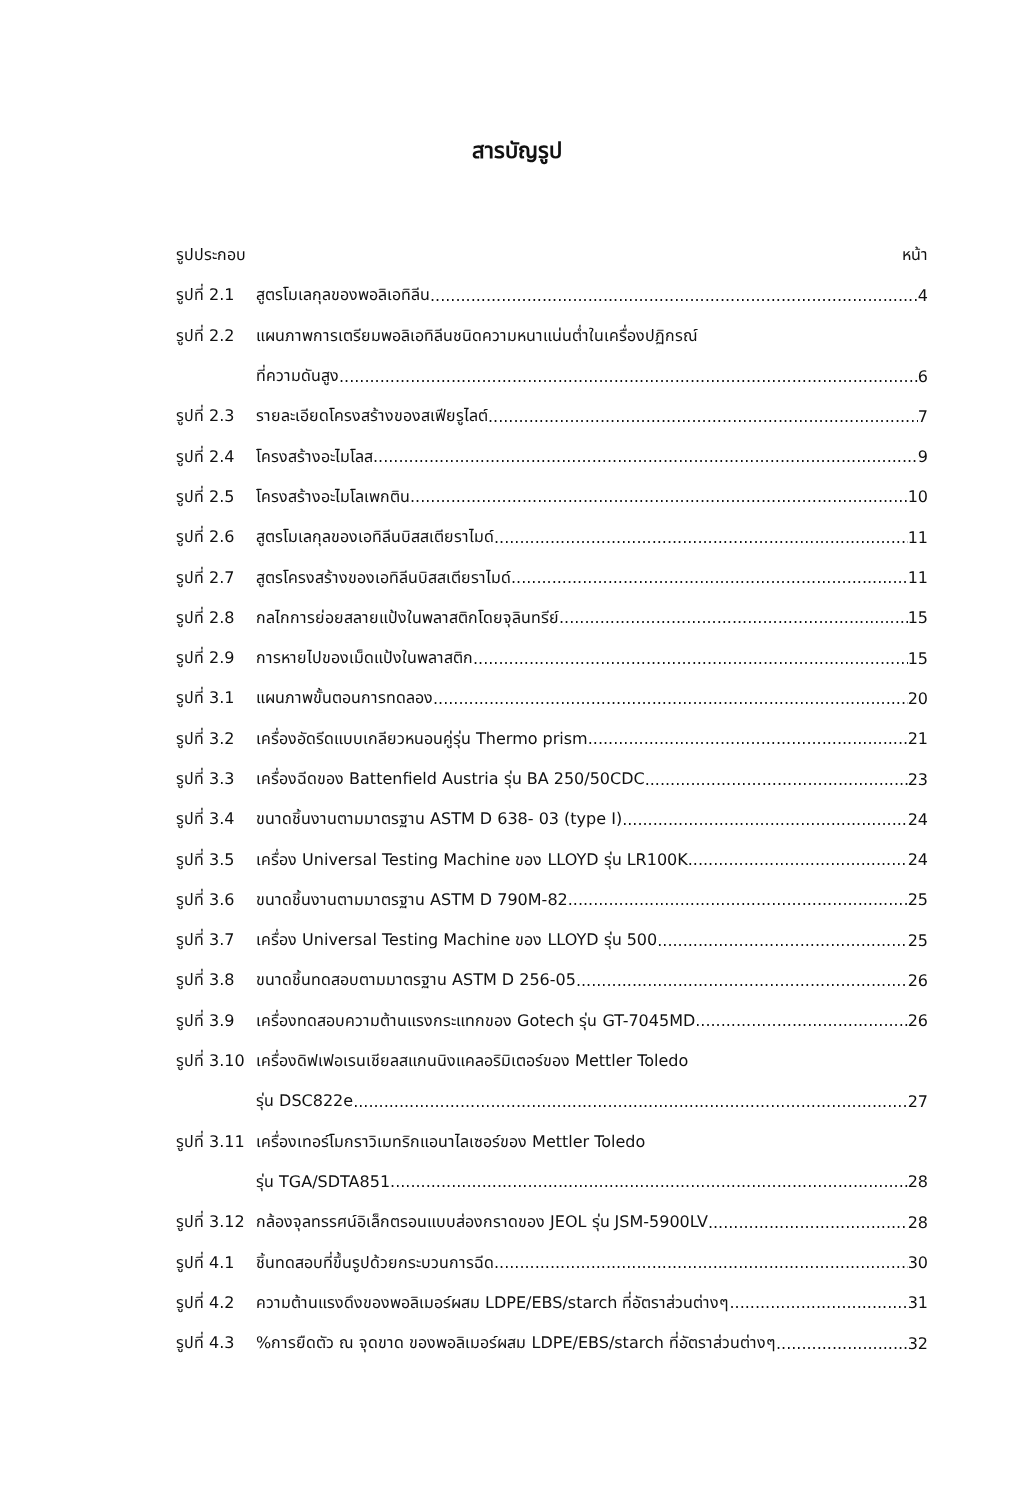สารบัญรูป
รูปประกอบ หน้า
รูปที่ 2.1 สูตรโมเลกุลของพอลิเอทิลีน 4
รูปที่ 2.2 แผนภาพการเตรียมพอลิเอทิลีนชนิดความหนาแน่นต่ำในเครื่องปฏิกรณ์
ที่ความดันสูง 6
รูปที่ 2.3 รายละเอียดโครงสร้างของสเฟียรูไลต์ 7
รูปที่ 2.4 โครงสร้างอะไมโลส 9
รูปที่ 2.5 โครงสร้างอะไมโลเพกติน 10
รูปที่ 2.6 สูตรโมเลกุลของเอทิลีนบิสสเตียราไมด์ 11
รูปที่ 2.7 สูตรโครงสร้างของเอทิลีนบิสสเตียราไมด์ 11
รูปที่ 2.8 กลไกการย่อยสลายแป้งในพลาสติกโดยจุลินทรีย์ 15
รูปที่ 2.9 การหายไปของเม็ดแป้งในพลาสติก 15
รูปที่ 3.1 แผนภาพขั้นตอนการทดลอง 20
รูปที่ 3.2 เครื่องอัดรีดแบบเกลียวหนอนคู่รุ่น Thermo prism 21
รูปที่ 3.3 เครื่องฉีดของ Battenfield Austria รุ่น BA 250/50CDC 23
รูปที่ 3.4 ขนาดชิ้นงานตามมาตรฐาน ASTM D 638- 03 (type I) 24
รูปที่ 3.5 เครื่อง Universal Testing Machine ของ LLOYD รุ่น LR100K 24
รูปที่ 3.6 ขนาดชิ้นงานตามมาตรฐาน ASTM D 790M-82 25
รูปที่ 3.7 เครื่อง Universal Testing Machine ของ LLOYD รุ่น 500 25
รูปที่ 3.8 ขนาดชิ้นทดสอบตามมาตรฐาน ASTM D 256-05 26
รูปที่ 3.9 เครื่องทดสอบความต้านแรงกระแทกของ Gotech รุ่น GT-7045MD 26
รูปที่ 3.10 เครื่องดิฟเฟอเรนเชียลสแกนนิงแคลอริมิเตอร์ของ Mettler Toledo
รุ่น DSC822e 27
รูปที่ 3.11 เครื่องเทอร์โมกราวิเมทริกแอนาไลเซอร์ของ Mettler Toledo
รุ่น TGA/SDTA851 28
รูปที่ 3.12 กล้องจุลทรรศน์อิเล็กตรอนแบบส่องกราดของ JEOL รุ่น JSM-5900LV 28
รูปที่ 4.1 ชิ้นทดสอบที่ขึ้นรูปด้วยกระบวนการฉีด 30
รูปที่ 4.2 ความต้านแรงดึงของพอลิเมอร์ผสม LDPE/EBS/starch ที่อัตราส่วนต่างๆ 31
รูปที่ 4.3%การยืดตัว ณ จุดขาด ของพอลิเมอร์ผสม LDPE/EBS/starch ที่อัตราส่วนต่างๆ 32